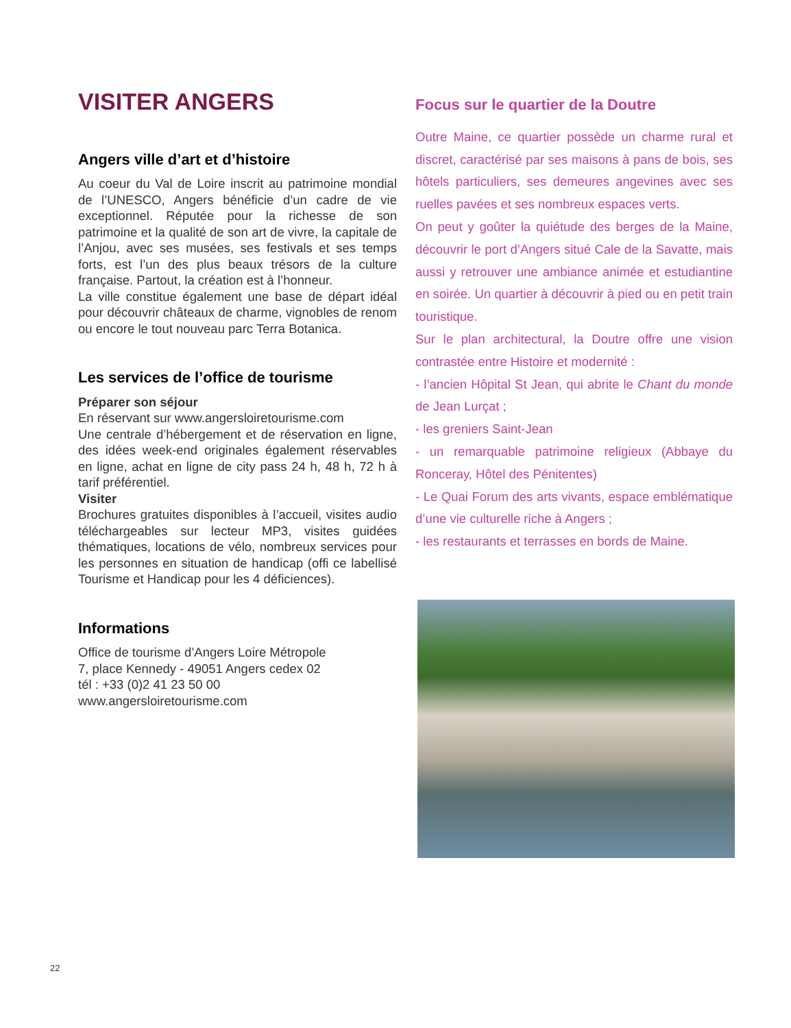VISITER ANGERS
Angers ville d’art et d’histoire
Au coeur du Val de Loire inscrit au patrimoine mondial de l’UNESCO, Angers bénéficie d’un cadre de vie exceptionnel. Réputée pour la richesse de son patrimoine et la qualité de son art de vivre, la capitale de l’Anjou, avec ses musées, ses festivals et ses temps forts, est l’un des plus beaux trésors de la culture française. Partout, la création est à l’honneur.
La ville constitue également une base de départ idéal pour découvrir châteaux de charme, vignobles de renom ou encore le tout nouveau parc Terra Botanica.
Les services de l’office de tourisme
Préparer son séjour
En réservant sur www.angersloiretourisme.com
Une centrale d’hébergement et de réservation en ligne, des idées week-end originales également réservables en ligne, achat en ligne de city pass 24 h, 48 h, 72 h à tarif préférentiel.
Visiter
Brochures gratuites disponibles à l’accueil, visites audio téléchargeables sur lecteur MP3, visites guidées thématiques, locations de vélo, nombreux services pour les personnes en situation de handicap (offi ce labellisé Tourisme et Handicap pour les 4 déficiences).
Informations
Office de tourisme d’Angers Loire Métropole
7, place Kennedy - 49051 Angers cedex 02
tél : +33 (0)2 41 23 50 00
www.angersloiretourisme.com
Focus sur le quartier de la Doutre
Outre Maine, ce quartier possède un charme rural et discret, caractérisé par ses maisons à pans de bois, ses hôtels particuliers, ses demeures angevines avec ses ruelles pavées et ses nombreux espaces verts.
On peut y goûter la quiétude des berges de la Maine, découvrir le port d’Angers situé Cale de la Savatte, mais aussi y retrouver une ambiance animée et estudiantine en soirée. Un quartier à découvrir à pied ou en petit train touristique.
Sur le plan architectural, la Doutre offre une vision contrastée entre Histoire et modernité :
- l’ancien Hôpital St Jean, qui abrite le Chant du monde de Jean Lurçat ;
- les greniers Saint-Jean
- un remarquable patrimoine religieux (Abbaye du Ronceray, Hôtel des Pénitentes)
- Le Quai Forum des arts vivants, espace emblématique d’une vie culturelle riche à Angers ;
- les restaurants et terrasses en bords de Maine.
22